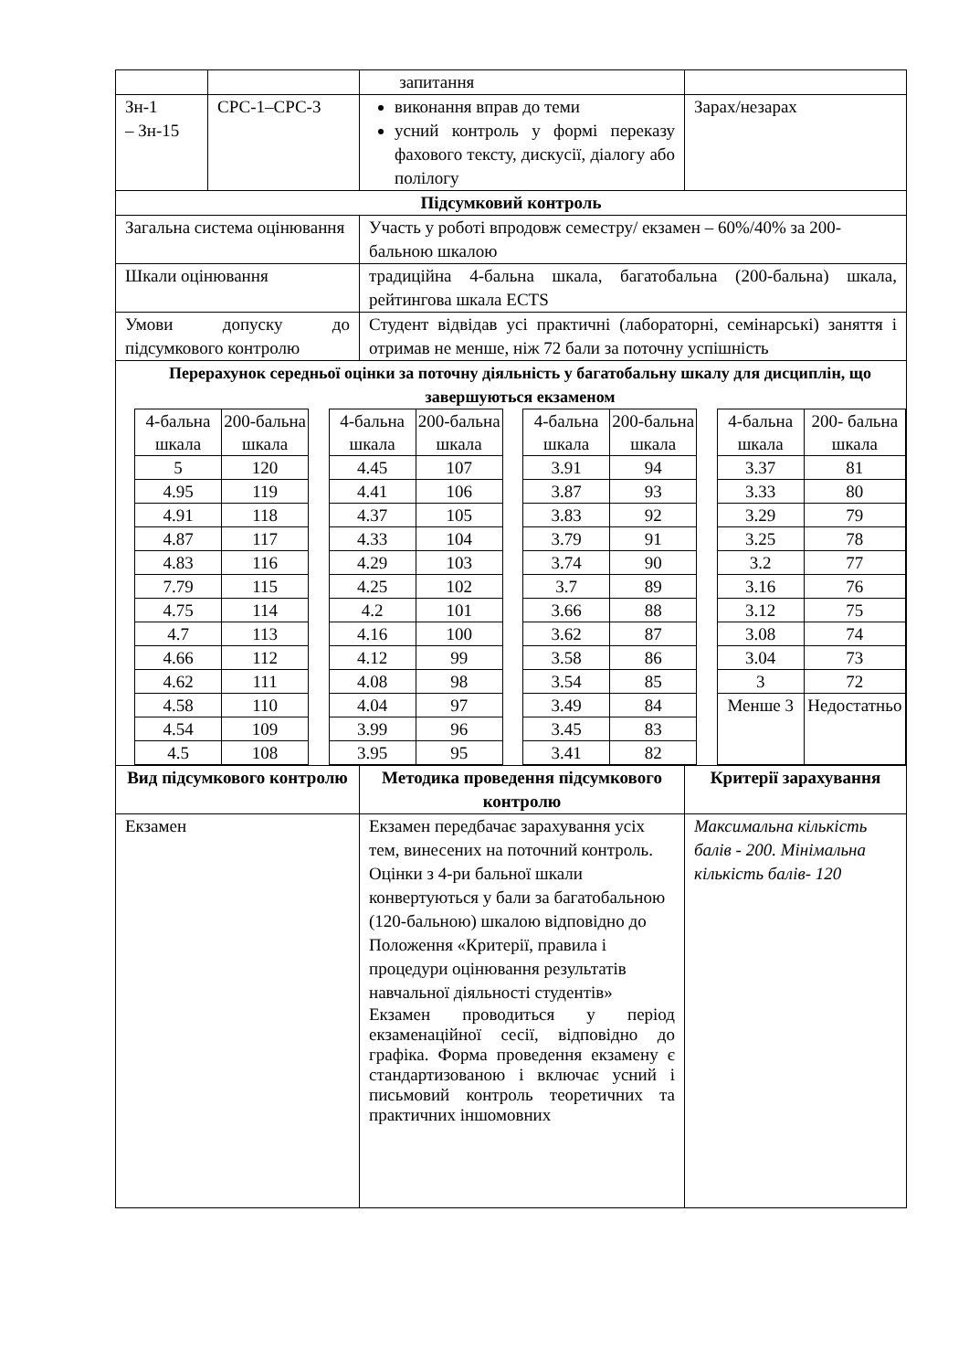| | | запитання | |
| Зн-1 – Зн-15 | СРС-1–СРС-3 | виконання вправ до теми усний контроль у формі переказу фахового тексту, дискусії, діалогу або полілогу | Зарах/незарах |
| Підсумковий контроль | | | |
| Загальна система оцінювання | | Участь у роботі впродовж семестру/ екзамен – 60%/40% за 200-бальною шкалою | |
| Шкали оцінювання | | традиційна 4-бальна шкала, багатобальна (200-бальна) шкала, рейтингова шкала ECTS | |
| Умови допуску до підсумкового контролю | | Студент відвідав усі практичні (лабораторні, семінарські) заняття і отримав не менше, ніж 72 бали за поточну успішність | |
| Перерахунок середньої оцінки за поточну діяльність у багатобальну шкалу для дисциплін, що завершуються екзаменом / 4-бальна шкала / 200-бальна шкала / / 4-бальна шкала / 200-бальна шкала / / 4-бальна шкала / 200-бальна шкала / / 4-бальна шкала / 200- бальна шкала / / 5 / 120 / / 4.45 / 107 / / 3.91 / 94 / / 3.37 / 81 / / 4.95 / 119 / / 4.41 / 106 / / 3.87 / 93 / / 3.33 / 80 / / 4.91 / 118 / / 4.37 / 105 / / 3.83 / 92 / / 3.29 / 79 / / 4.87 / 117 / / 4.33 / 104 / / 3.79 / 91 / / 3.25 / 78 / / 4.83 / 116 / / 4.29 / 103 / / 3.74 / 90 / / 3.2 / 77 / / 7.79 / 115 / / 4.25 / 102 / / 3.7 / 89 / / 3.16 / 76 / / 4.75 / 114 / / 4.2 / 101 / / 3.66 / 88 / / 3.12 / 75 / / 4.7 / 113 / / 4.16 / 100 / / 3.62 / 87 / / 3.08 / 74 / / 4.66 / 112 / / 4.12 / 99 / / 3.58 / 86 / / 3.04 / 73 / / 4.62 / 111 / / 4.08 / 98 / / 3.54 / 85 / / 3 / 72 / / 4.58 / 110 / / 4.04 / 97 / / 3.49 / 84 / / Менше 3 / Недостатньо / / 4.54 / 109 / / 3.99 / 96 / / 3.45 / 83 / / / / / 4.5 / 108 / / 3.95 / 95 / / 3.41 / 82 / / / / | | | |
| Вид підсумкового контролю | | Методика проведення підсумкового контролю | Критерії зарахування |
| Екзамен | | Екзамен передбачає зарахування усіх тем, винесених на поточний контроль. Оцінки з 4-ри бальної шкали конвертуються у бали за багатобальною (120-бальною) шкалою відповідно до Положення «Критерії, правила і процедури оцінювання результатів навчальної діяльності студентів» Екзамен проводиться у період екзаменаційної сесії, відповідно до графіка. Форма проведення екзамену є стандартизованою і включає усний і письмовий контроль теоретичних та практичних іншомовних | Максимальна кількість балів - 200. Мінімальна кількість балів- 120 |